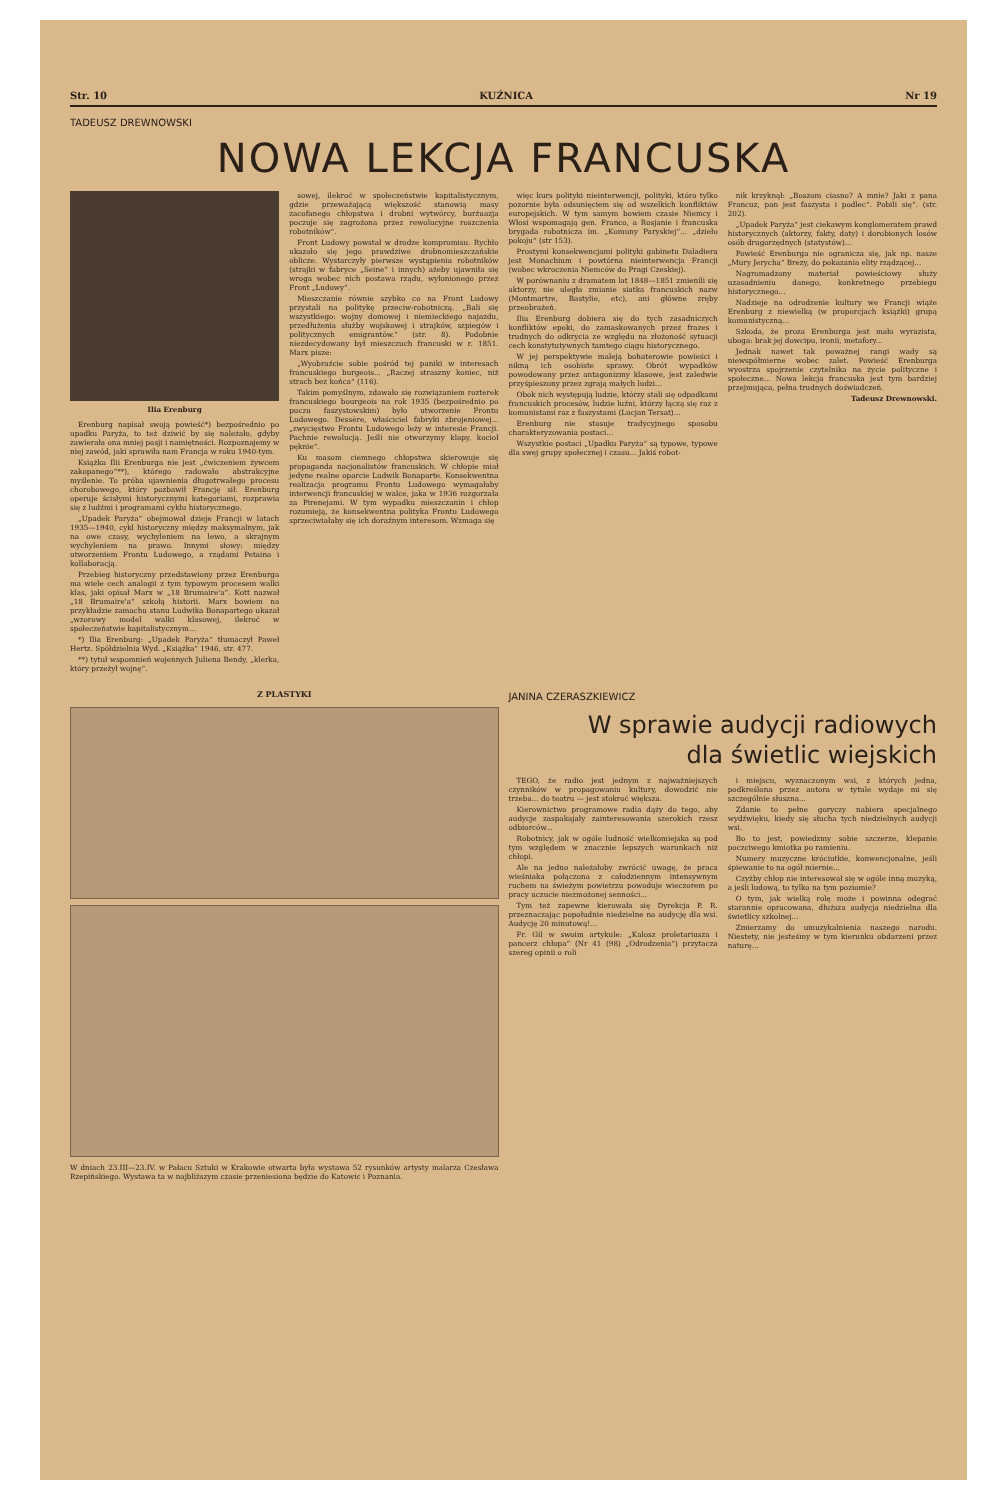Str. 10 KUŹNICA Nr 19
TADEUSZ DREWNOWSKI
NOWA LEKCJA FRANCUSKA
Ilia Erenburg
Erenburg napisał swoją powieść*) bezpośrednio po upadku Paryża, to też dziwić by się należało, gdyby zawierała ona mniej pasji i namiętności. Rozpoznajemy w niej zawód, jaki sprawiła nam Francja w roku 1940-tym.
Książka Ilii Erenburga nie jest „ćwiczeniem żywcem zakopanego“**), którego radowało abstrakcyjne myślenie. To próba ujawnienia długotrwałego procesu chorobowego, który pozbawił Francję sił. Erenburg operuje ścisłymi historycznymi kategoriami, rozprawia się z ludźmi i programami cyklu historycznego.
„Upadek Paryża“ obejmował dzieje Francji w latach 1935—1940, cykl historyczny między maksymalnym, jak na owe czasy, wychyleniem na lewo, a skrajnym wychyleniem na prawo. Innymi słowy: między utworzeniem Frontu Ludowego, a rządami Petaina i kollaboracją.
Przebieg historyczny przedstawiony przez Erenburga ma wiele cech analogii z tym typowym procesem walki klas, jaki opisał Marx w „18 Brumaire'a“. Kott nazwał „18 Brumaire'a“ szkołą historii. Marx bowiem na przykładzie zamachu stanu Ludwika Bonapartego ukazał „wzorowy model walki klasowej, ilekroć w społeczeństwie kapitalistycznym...
*) Ilia Erenburg: „Upadek Paryża“ tłumaczył Paweł Hertz. Spółdzielnia Wyd. „Książka“ 1946, str. 477.
**) tytuł wspomnień wojennych Juliena Bendy, „klerka, który przeżył wojnę“.
sowej, ilekroć w społeczeństwie kapitalistycznym, gdzie przeważającą większość stanowią masy zacofanego chłopstwa i drobni wytwórcy, burżuazja poczuje się zagrożona przez rewolucyjne roszczenia robotników“.
Front Ludowy powstał w drodze kompromisu. Rychło ukazało się jego prawdziwe drobnomieszczańskie oblicze. Wystarczyły pierwsze wystąpienia robotników (strajki w fabryce „Seine“ i innych) ażeby ujawniła się wroga wobec nich postawa rządu, wyłonionego przez Front „Ludowy“.
Mieszczanie równie szybko co na Front Ludowy przystali na politykę przeciw-robotniczą. „Bali się wszystkiego: wojny domowej i niemieckiego najazdu, przedłużenia służby wojskowej i strajków, szpiegów i politycznych emigrantów.“ (str. 8). Podobnie niezdecydowany był mieszczuch francuski w r. 1851. Marx pisze:
„Wyobraźcie sobie pośród tej paniki w interesach francuskiego burgeois... „Raczej straszny koniec, niż strach bez końca“ (116).
Takim pomyślnym, zdawało się rozwiązaniem rozterek francuskiego bourgeois na rok 1935 (bezpośrednio po puczu faszystowskim) było utworzenie Frontu Ludowego. Dessère, właściciel fabryki zbrojeniowej... „zwycięstwo Frontu Ludowego leży w interesie Francji. Pachnie rewolucją. Jeśli nie otworzymy klapy, kocioł pęknie“.
Ku masom ciemnego chłopstwa skierowuje się propaganda nacjonalistów francuskich. W chłopie miał jedyne realne oparcie Ludwik Bonaparte. Konsekwentna realizacja programu Frontu Ludowego wymagałaby interwencji francuskiej w walce, jaka w 1936 rozgorzała za Pirenejami. W tym wypadku mieszczanin i chłop rozumieją, że konsekwentna polityka Frontu Ludowego sprzeciwiałaby się ich doraźnym interesom. Wzmaga się
więc kurs polityki nieinterwencji, polityki, która tylko pozornie była odsunięciem się od wszelkich konfliktów europejskich. W tym samym bowiem czasie Niemcy i Włosi wspomagają gen. Franco, a Rosjanie i francuska brygada robotnicza im. „Komuny Paryskiej“... „dzieło pokoju“ (str 153).
Prostymi konsekwencjami polityki gabinetu Daladiera jest Monachium i powtórna nieinterwencja Francji (wobec wkroczenia Niemców do Pragi Czeskiej).
W porównaniu z dramatem lat 1848—1851 zmienili się aktorzy, nie uległa zmianie siatka francuskich nazw (Montmartre, Bastylie, etc), ani główne zręby przeobrażeń.
Ilia Erenburg dobiera się do tych zasadniczych konfliktów epoki, do zamaskowanych przez frazes i trudnych do odkrycia ze względu na złożoność sytuacji cech konstytutywnych tamtego ciągu historycznego.
W jej perspektywie maleją bohaterowie powieści i nikną ich osobiste sprawy. Obrót wypadków powodowany przez antagonizmy klasowe, jest zaledwie przyśpieszony przez zgrają małych ludzi...
Obok nich występują ludzie, którzy stali się odpadkami francuskich procesów, ludzie luźni, którzy łączą się raz z komunistami raz z faszystami (Lucjan Tersat)...
Erenburg nie stosuje tradycyjnego sposobu charakteryzowania postaci...
Wszystkie postaci „Upadku Paryża“ są typowe, typowe dla swej grupy społecznej i czasu... Jakiś robot-
nik krzyknął: „Boszom ciasno? A mnie? Jaki z pana Francuz, pan jest faszysta i podlec“. Pobili się“. (str. 202).
„Upadek Paryża“ jest ciekawym konglomeratem prawd historycznych (aktorzy, fakty, daty) i dorobionych losów osób drugorzędnych (statystów)...
Powieść Erenburga nie ogranicza się, jak np. nasze „Mury Jerycha“ Brezy, do pokazania elity rządzącej...
Nagromadzony materiał powieściowy służy uzasadnieniu danego, konkretnego przebiegu historycznego...
Nadzieje na odrodzenie kultury we Francji wiąże Erenburg z niewielką (w proporcjach książki) grupą komunistyczną...
Szkoda, że proza Erenburga jest mało wyrazista, uboga: brak jej dowcipu, ironii, metafory...
Jednak nawet tak poważnej rangi wady są niewspółmierne wobec zalet. Powieść Erenburga wyostrza spojrzenie czytelnika na życie polityczne i społeczne... Nowa lekcja francuska jest tym bardziej przejmująca, pełna trudnych doświadczeń.
Tadeusz Drewnowski.
Z PLASTYKI
W dniach 23.III—23.IV. w Pałacu Sztuki w Krakowie otwarta była wystawa 52 rysunków artysty malarza Czesława Rzepińskiego. Wystawa ta w najbliższym czasie przeniesiona będzie do Katowic i Poznania.
JANINA CZERASZKIEWICZ
W sprawie audycji radiowych
dla świetlic wiejskich
TEGO, że radio jest jednym z najważniejszych czynników w propagowaniu kultury, dowodzić nie trzeba... do teatru — jest stokroć większa.
Kierownictwo programowe radia dąży do tego, aby audycje zaspakajały zainteresowania szerokich rzesz odbiorców...
Robotnicy, jak w ogóle ludność wielkomiejska są pod tym względem w znacznie lepszych warunkach niż chłopi.
Ale na jedno należałoby zwrócić uwagę, że praca wieśniaka połączona z całodziennym intensywnym ruchem na świeżym powietrzu powoduje wieczorem po pracy uczucie niezmożonej senności...
Tym też zapewne kierowała się Dyrekcja P. R. przeznaczając popołudnie niedzielne na audycję dla wsi. Audycję 20 minutową!...
Fr. Gil w swoim artykule: „Kalosz proletariusza i pancerz chłopa“ (Nr 41 (98) „Odrodzenia“) przytacza szereg opinii o roli
i miejscu, wyznaczonym wsi, z których jedna, podkreślona przez autora w tytule wydaje mi się szczególnie słuszna...
Zdanie to pełne goryczy nabiera specjalnego wydźwięku, kiedy się słucha tych niedzielnych audycji wsi.
Bo to jest, powiedzmy sobie szczerze, klepanie poczciwego kmiotka po ramieniu.
Numery muzyczne króciutkie, konwencjonalne, jeśli śpiewanie to na ogół miernie...
Czyżby chłop nie interesował się w ogóle inną muzyką, a jeśli ludową, to tylko na tym poziomie?
O tym, jak wielką rolę może i powinna odegrać starannie opracowana, dłuższa audycja niedzielna dla świetlicy szkolnej...
Zmierzamy do umuzykalnienia naszego narodu. Niestety, nie jesteśmy w tym kierunku obdarzeni przez naturę...